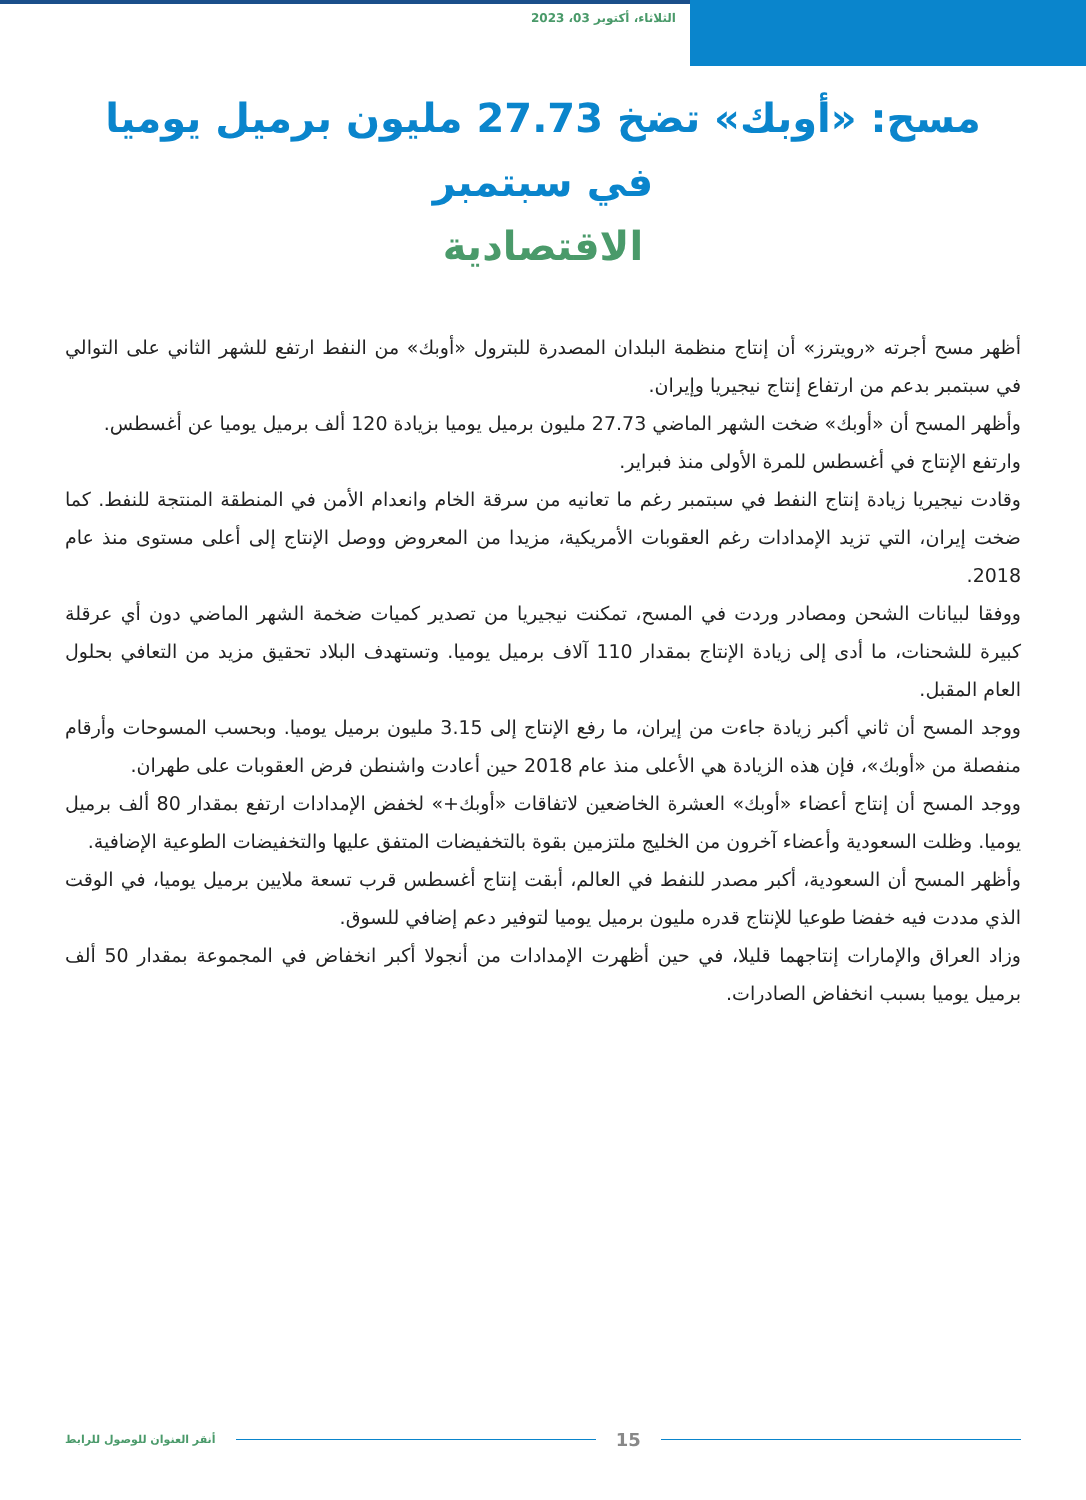الثلاثاء، أكتوبر 03، 2023
مسح: «أوبك» تضخ 27.73 مليون برميل يوميا في سبتمبر
الاقتصادية
أظهر مسح أجرته «رويترز» أن إنتاج منظمة البلدان المصدرة للبترول «أوبك» من النفط ارتفع للشهر الثاني على التوالي في سبتمبر بدعم من ارتفاع إنتاج نيجيريا وإيران.
وأظهر المسح أن «أوبك» ضخت الشهر الماضي 27.73 مليون برميل يوميا بزيادة 120 ألف برميل يوميا عن أغسطس.
وارتفع الإنتاج في أغسطس للمرة الأولى منذ فبراير.
وقادت نيجيريا زيادة إنتاج النفط في سبتمبر رغم ما تعانيه من سرقة الخام وانعدام الأمن في المنطقة المنتجة للنفط. كما ضخت إيران، التي تزيد الإمدادات رغم العقوبات الأمريكية، مزيدا من المعروض ووصل الإنتاج إلى أعلى مستوى منذ عام 2018.
ووفقا لبيانات الشحن ومصادر وردت في المسح، تمكنت نيجيريا من تصدير كميات ضخمة الشهر الماضي دون أي عرقلة كبيرة للشحنات، ما أدى إلى زيادة الإنتاج بمقدار 110 آلاف برميل يوميا. وتستهدف البلاد تحقيق مزيد من التعافي بحلول العام المقبل.
ووجد المسح أن ثاني أكبر زيادة جاءت من إيران، ما رفع الإنتاج إلى 3.15 مليون برميل يوميا. وبحسب المسوحات وأرقام منفصلة من «أوبك»، فإن هذه الزيادة هي الأعلى منذ عام 2018 حين أعادت واشنطن فرض العقوبات على طهران.
ووجد المسح أن إنتاج أعضاء «أوبك» العشرة الخاضعين لاتفاقات «أوبك+» لخفض الإمدادات ارتفع بمقدار 80 ألف برميل يوميا. وظلت السعودية وأعضاء آخرون من الخليج ملتزمين بقوة بالتخفيضات المتفق عليها والتخفيضات الطوعية الإضافية.
وأظهر المسح أن السعودية، أكبر مصدر للنفط في العالم، أبقت إنتاج أغسطس قرب تسعة ملايين برميل يوميا، في الوقت الذي مددت فيه خفضا طوعيا للإنتاج قدره مليون برميل يوميا لتوفير دعم إضافي للسوق.
وزاد العراق والإمارات إنتاجهما قليلا، في حين أظهرت الإمدادات من أنجولا أكبر انخفاض في المجموعة بمقدار 50 ألف برميل يوميا بسبب انخفاض الصادرات.
15
أنقر العنوان للوصول للرابط